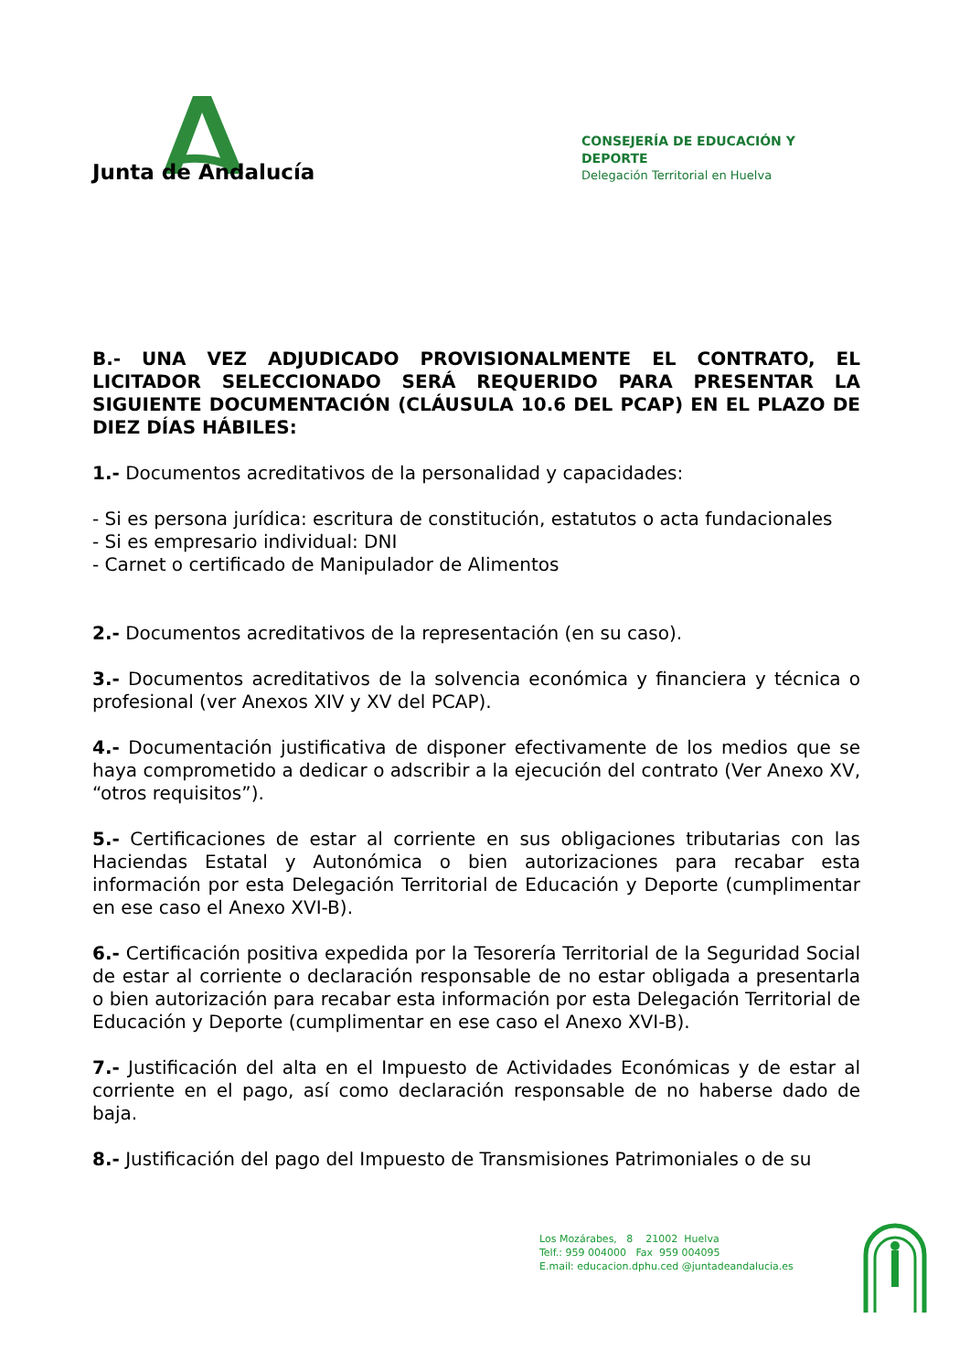Junta de Andalucía
CONSEJERÍA DE EDUCACIÓN Y DEPORTE
Delegación Territorial en Huelva
B.- UNA VEZ ADJUDICADO PROVISIONALMENTE EL CONTRATO, EL LICITADOR SELECCIONADO SERÁ REQUERIDO PARA PRESENTAR LA SIGUIENTE DOCUMENTACIÓN (CLÁUSULA 10.6 DEL PCAP) EN EL PLAZO DE DIEZ DÍAS HÁBILES:
1.- Documentos acreditativos de la personalidad y capacidades:
- Si es persona jurídica: escritura de constitución, estatutos o acta fundacionales
- Si es empresario individual: DNI
- Carnet o certificado de Manipulador de Alimentos
2.- Documentos acreditativos de la representación (en su caso).
3.- Documentos acreditativos de la solvencia económica y financiera y técnica o profesional (ver Anexos XIV y XV del PCAP).
4.- Documentación justificativa de disponer efectivamente de los medios que se haya comprometido a dedicar o adscribir a la ejecución del contrato (Ver Anexo XV, “otros requisitos”).
5.- Certificaciones de estar al corriente en sus obligaciones tributarias con las Haciendas Estatal y Autonómica o bien autorizaciones para recabar esta información por esta Delegación Territorial de Educación y Deporte (cumplimentar en ese caso el Anexo XVI-B).
6.- Certificación positiva expedida por la Tesorería Territorial de la Seguridad Social de estar al corriente o declaración responsable de no estar obligada a presentarla o bien autorización para recabar esta información por esta Delegación Territorial de Educación y Deporte (cumplimentar en ese caso el Anexo XVI-B).
7.- Justificación del alta en el Impuesto de Actividades Económicas y de estar al corriente en el pago, así como declaración responsable de no haberse dado de baja.
8.- Justificación del pago del Impuesto de Transmisiones Patrimoniales o de su
Los Mozárabes, 8 21002 Huelva
Telf.: 959 004000 Fax 959 004095
E.mail: educacion.dphu.ced @juntadeandalucia.es